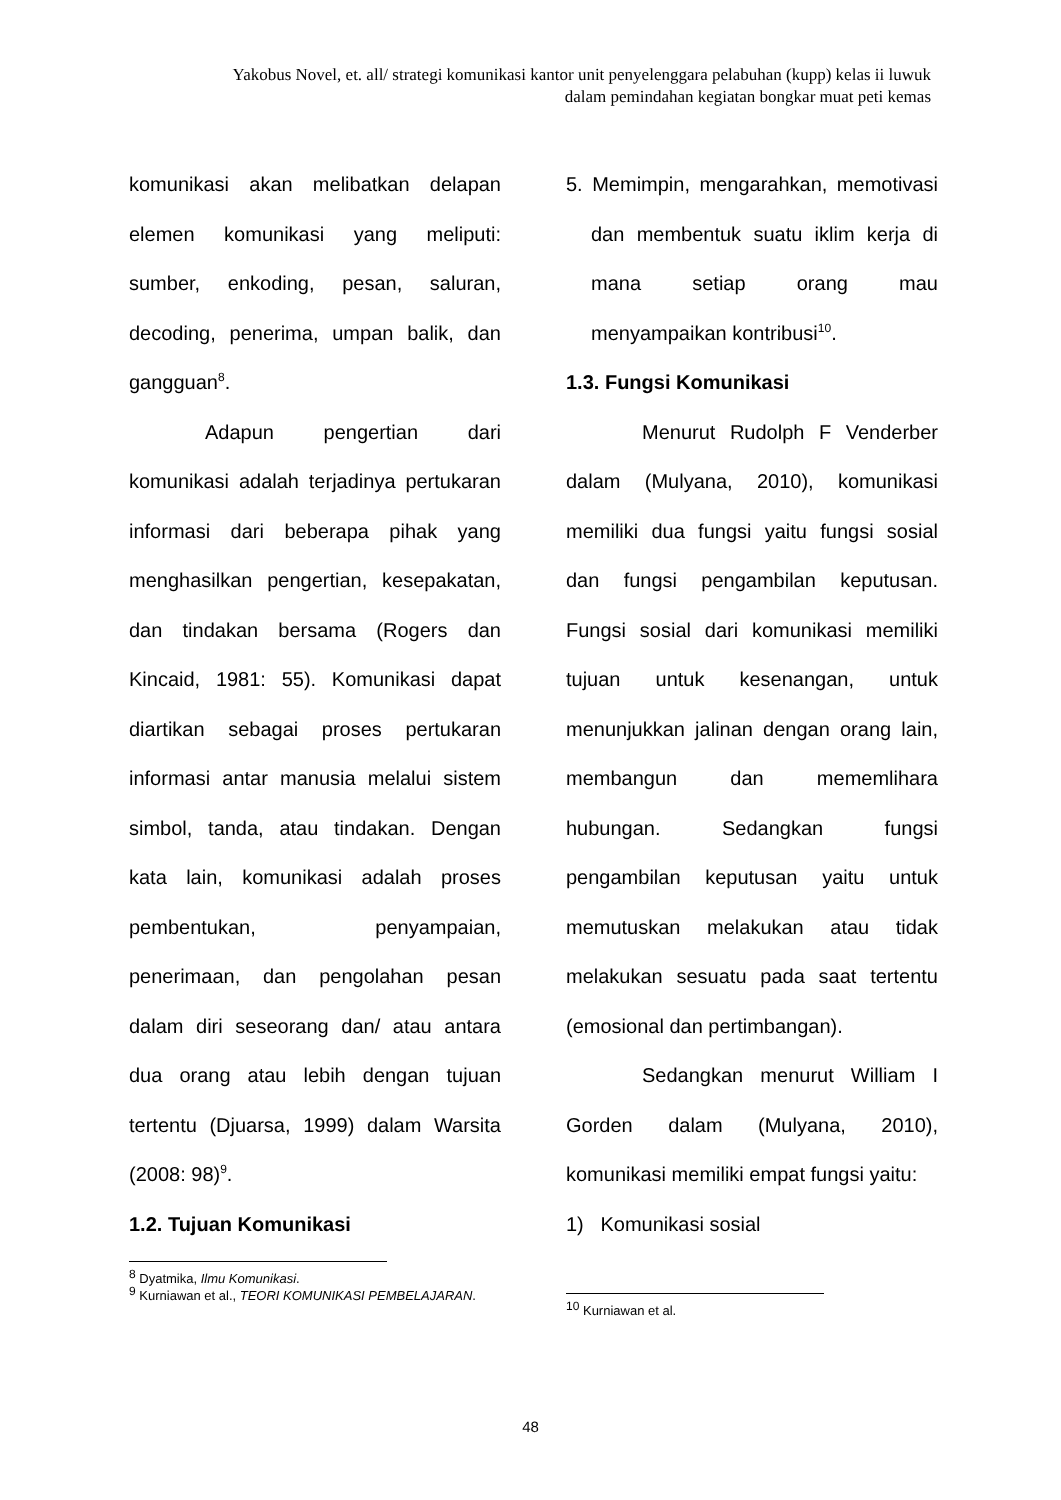Yakobus Novel, et. all/ strategi komunikasi kantor unit penyelenggara pelabuhan (kupp) kelas ii luwuk dalam pemindahan kegiatan bongkar muat peti kemas
komunikasi akan melibatkan delapan elemen komunikasi yang meliputi: sumber, enkoding, pesan, saluran, decoding, penerima, umpan balik, dan gangguan<sup>8</sup>.
Adapun pengertian dari komunikasi adalah terjadinya pertukaran informasi dari beberapa pihak yang menghasilkan pengertian, kesepakatan, dan tindakan bersama (Rogers dan Kincaid, 1981: 55). Komunikasi dapat diartikan sebagai proses pertukaran informasi antar manusia melalui sistem simbol, tanda, atau tindakan. Dengan kata lain, komunikasi adalah proses pembentukan, penyampaian, penerimaan, dan pengolahan pesan dalam diri seseorang dan/ atau antara dua orang atau lebih dengan tujuan tertentu (Djuarsa, 1999) dalam Warsita (2008: 98)<sup>9</sup>.
1.2. Tujuan Komunikasi
<sup>8</sup> Dyatmika, Ilmu Komunikasi.
<sup>9</sup> Kurniawan et al., TEORI KOMUNIKASI PEMBELAJARAN.
5. Memimpin, mengarahkan, memotivasi dan membentuk suatu iklim kerja di mana setiap orang mau menyampaikan kontribusi<sup>10</sup>.
1.3. Fungsi Komunikasi
Menurut Rudolph F Venderber dalam (Mulyana, 2010), komunikasi memiliki dua fungsi yaitu fungsi sosial dan fungsi pengambilan keputusan. Fungsi sosial dari komunikasi memiliki tujuan untuk kesenangan, untuk menunjukkan jalinan dengan orang lain, membangun dan mememlihara hubungan. Sedangkan fungsi pengambilan keputusan yaitu untuk memutuskan melakukan atau tidak melakukan sesuatu pada saat tertentu (emosional dan pertimbangan).
Sedangkan menurut William I Gorden dalam (Mulyana, 2010), komunikasi memiliki empat fungsi yaitu:
1) Komunikasi sosial
<sup>10</sup> Kurniawan et al.
48